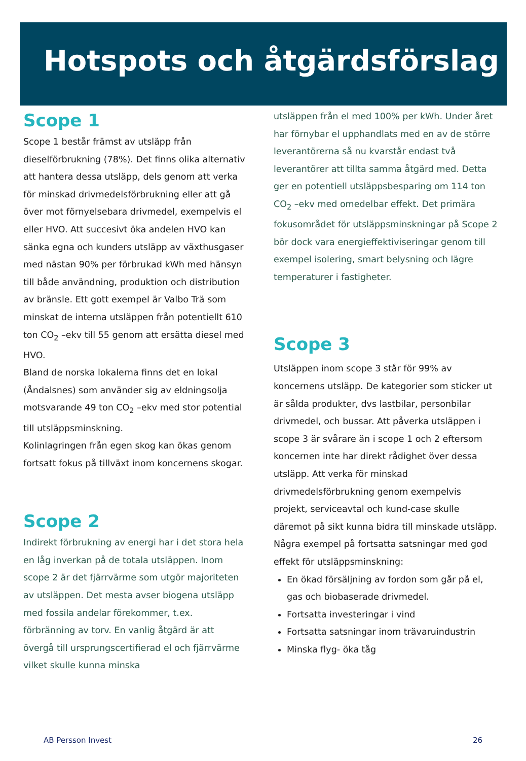Hotspots och åtgärdsförslag
Scope 1
Scope 1 består främst av utsläpp från dieselförbrukning (78%). Det finns olika alternativ att hantera dessa utsläpp, dels genom att verka för minskad drivmedelsförbrukning eller att gå över mot förnyelsebara drivmedel, exempelvis el eller HVO. Att succesivt öka andelen HVO kan sänka egna och kunders utsläpp av växthusgaser med nästan 90% per förbrukad kWh med hänsyn till både användning, produktion och distribution av bränsle. Ett gott exempel är Valbo Trä som minskat de interna utsläppen från potentiellt 610 ton CO<sub>2</sub> –ekv till 55 genom att ersätta diesel med HVO.
Bland de norska lokalerna finns det en lokal (Åndalsnes) som använder sig av eldningsolja motsvarande 49 ton CO<sub>2</sub> –ekv med stor potential till utsläppsminskning.
Kolinlagringen från egen skog kan ökas genom fortsatt fokus på tillväxt inom koncernens skogar.
Scope 2
Indirekt förbrukning av energi har i det stora hela en låg inverkan på de totala utsläppen. Inom scope 2 är det fjärrvärme som utgör majoriteten av utsläppen. Det mesta avser biogena utsläpp med fossila andelar förekommer, t.ex. förbränning av torv. En vanlig åtgärd är att övergå till ursprungscertifierad el och fjärrvärme vilket skulle kunna minska
utsläppen från el med 100% per kWh. Under året har förnybar el upphandlats med en av de större leverantörerna så nu kvarstår endast två leverantörer att tillta samma åtgärd med. Detta ger en potentiell utsläppsbesparing om 114 ton CO<sub>2</sub> –ekv med omedelbar effekt. Det primära fokusområdet för utsläppsminskningar på Scope 2 bör dock vara energieffektiviseringar genom till exempel isolering, smart belysning och lägre temperaturer i fastigheter.
Scope 3
Utsläppen inom scope 3 står för 99% av koncernens utsläpp. De kategorier som sticker ut är sålda produkter, dvs lastbilar, personbilar drivmedel, och bussar. Att påverka utsläppen i scope 3 är svårare än i scope 1 och 2 eftersom koncernen inte har direkt rådighet över dessa utsläpp. Att verka för minskad drivmedelsförbrukning genom exempelvis projekt, serviceavtal och kund-case skulle däremot på sikt kunna bidra till minskade utsläpp. Några exempel på fortsatta satsningar med god effekt för utsläppsminskning:
En ökad försäljning av fordon som går på el, gas och biobaserade drivmedel.
Fortsatta investeringar i vind
Fortsatta satsningar inom trävaruindustrin
Minska flyg- öka tåg
AB Persson Invest 26